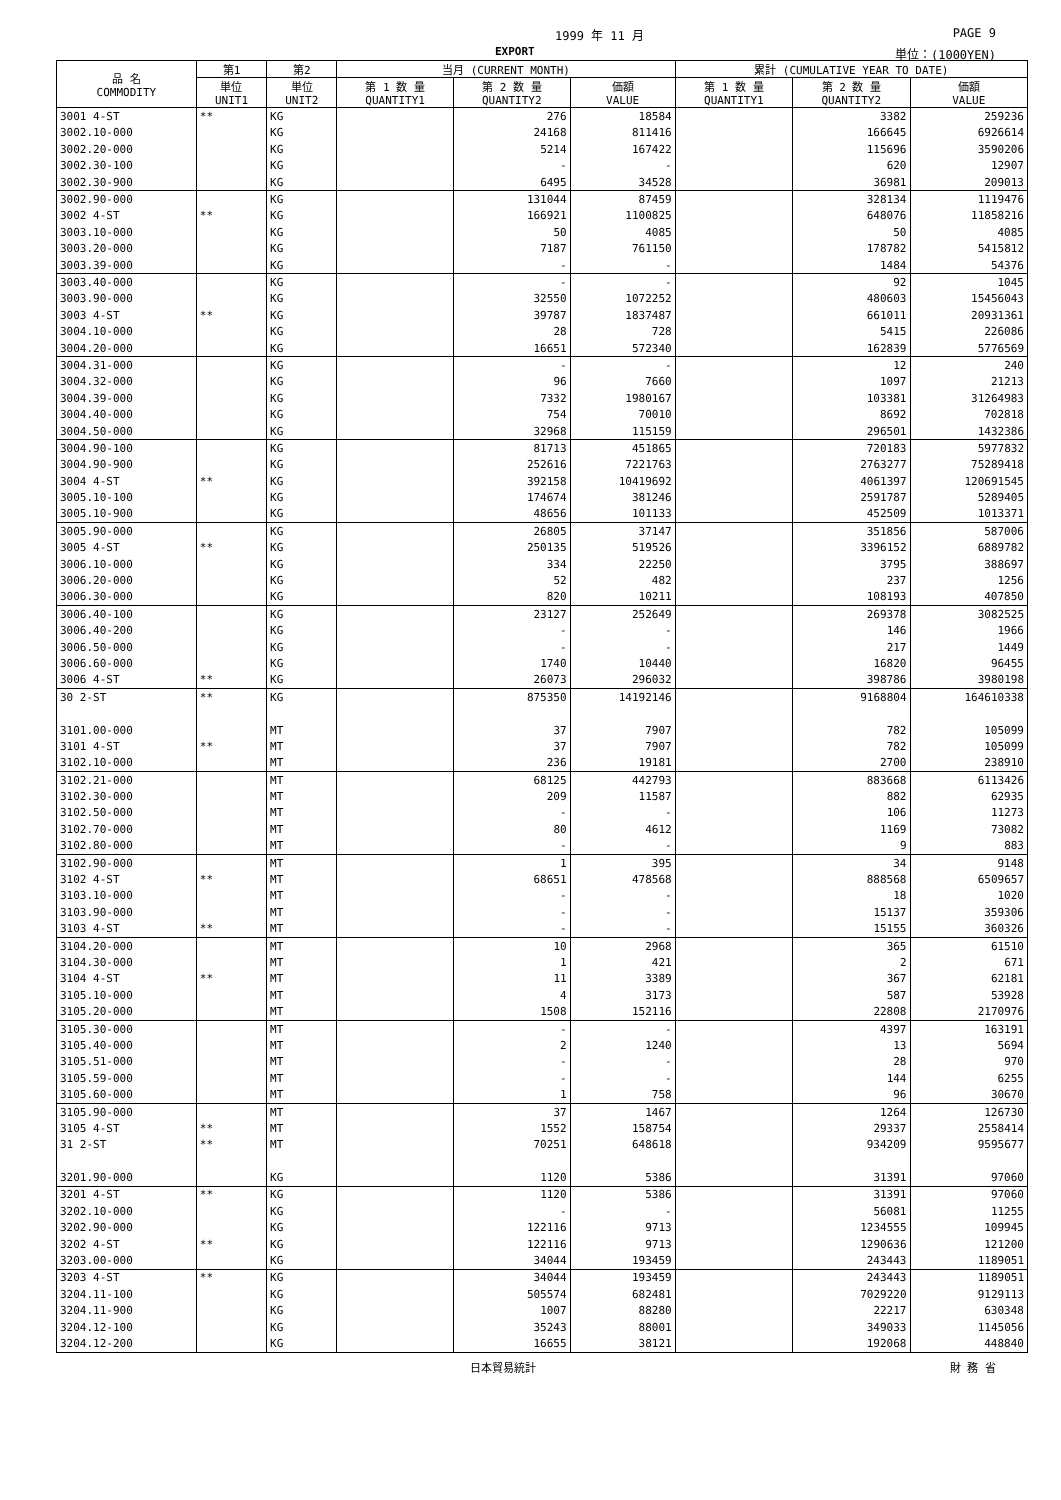1999 年 11 月 PAGE 9
EXPORT 単位：(1000YEN)
| 品 名 COMMODITY | 第1 | 第2 | 当月 (CURRENT MONTH) | | | 累計 (CUMULATIVE YEAR TO DATE) | | |
| --- | --- | --- | --- | --- | --- | --- | --- | --- |
| | 単位 UNIT1 | 単位 UNIT2 | 第 1 数 量 QUANTITY1 | 第 2 数 量 QUANTITY2 | 価額 VALUE | 第 1 数 量 QUANTITY1 | 第 2 数 量 QUANTITY2 | 価額 VALUE |
| 3001 4-ST | ** | KG | | 276 | 18584 | | 3382 | 259236 |
| 3002.10-000 | | KG | | 24168 | 811416 | | 166645 | 6926614 |
| 3002.20-000 | | KG | | 5214 | 167422 | | 115696 | 3590206 |
| 3002.30-100 | | KG | | - | - | | 620 | 12907 |
| 3002.30-900 | | KG | | 6495 | 34528 | | 36981 | 209013 |
| 3002.90-000 | | KG | | 131044 | 87459 | | 328134 | 1119476 |
| 3002 4-ST | ** | KG | | 166921 | 1100825 | | 648076 | 11858216 |
| 3003.10-000 | | KG | | 50 | 4085 | | 50 | 4085 |
| 3003.20-000 | | KG | | 7187 | 761150 | | 178782 | 5415812 |
| 3003.39-000 | | KG | | - | - | | 1484 | 54376 |
| 3003.40-000 | | KG | | - | - | | 92 | 1045 |
| 3003.90-000 | | KG | | 32550 | 1072252 | | 480603 | 15456043 |
| 3003 4-ST | ** | KG | | 39787 | 1837487 | | 661011 | 20931361 |
| 3004.10-000 | | KG | | 28 | 728 | | 5415 | 226086 |
| 3004.20-000 | | KG | | 16651 | 572340 | | 162839 | 5776569 |
| 3004.31-000 | | KG | | - | - | | 12 | 240 |
| 3004.32-000 | | KG | | 96 | 7660 | | 1097 | 21213 |
| 3004.39-000 | | KG | | 7332 | 1980167 | | 103381 | 31264983 |
| 3004.40-000 | | KG | | 754 | 70010 | | 8692 | 702818 |
| 3004.50-000 | | KG | | 32968 | 115159 | | 296501 | 1432386 |
| 3004.90-100 | | KG | | 81713 | 451865 | | 720183 | 5977832 |
| 3004.90-900 | | KG | | 252616 | 7221763 | | 2763277 | 75289418 |
| 3004 4-ST | ** | KG | | 392158 | 10419692 | | 4061397 | 120691545 |
| 3005.10-100 | | KG | | 174674 | 381246 | | 2591787 | 5289405 |
| 3005.10-900 | | KG | | 48656 | 101133 | | 452509 | 1013371 |
| 3005.90-000 | | KG | | 26805 | 37147 | | 351856 | 587006 |
| 3005 4-ST | ** | KG | | 250135 | 519526 | | 3396152 | 6889782 |
| 3006.10-000 | | KG | | 334 | 22250 | | 3795 | 388697 |
| 3006.20-000 | | KG | | 52 | 482 | | 237 | 1256 |
| 3006.30-000 | | KG | | 820 | 10211 | | 108193 | 407850 |
| 3006.40-100 | | KG | | 23127 | 252649 | | 269378 | 3082525 |
| 3006.40-200 | | KG | | - | - | | 146 | 1966 |
| 3006.50-000 | | KG | | - | - | | 217 | 1449 |
| 3006.60-000 | | KG | | 1740 | 10440 | | 16820 | 96455 |
| 3006 4-ST | ** | KG | | 26073 | 296032 | | 398786 | 3980198 |
| 30 2-ST | ** | KG | | 875350 | 14192146 | | 9168804 | 164610338 |
| 3101.00-000 | | MT | | 37 | 7907 | | 782 | 105099 |
| 3101 4-ST | ** | MT | | 37 | 7907 | | 782 | 105099 |
| 3102.10-000 | | MT | | 236 | 19181 | | 2700 | 238910 |
| 3102.21-000 | | MT | | 68125 | 442793 | | 883668 | 6113426 |
| 3102.30-000 | | MT | | 209 | 11587 | | 882 | 62935 |
| 3102.50-000 | | MT | | - | - | | 106 | 11273 |
| 3102.70-000 | | MT | | 80 | 4612 | | 1169 | 73082 |
| 3102.80-000 | | MT | | - | - | | 9 | 883 |
| 3102.90-000 | | MT | | 1 | 395 | | 34 | 9148 |
| 3102 4-ST | ** | MT | | 68651 | 478568 | | 888568 | 6509657 |
| 3103.10-000 | | MT | | - | - | | 18 | 1020 |
| 3103.90-000 | | MT | | - | - | | 15137 | 359306 |
| 3103 4-ST | ** | MT | | - | - | | 15155 | 360326 |
| 3104.20-000 | | MT | | 10 | 2968 | | 365 | 61510 |
| 3104.30-000 | | MT | | 1 | 421 | | 2 | 671 |
| 3104 4-ST | ** | MT | | 11 | 3389 | | 367 | 62181 |
| 3105.10-000 | | MT | | 4 | 3173 | | 587 | 53928 |
| 3105.20-000 | | MT | | 1508 | 152116 | | 22808 | 2170976 |
| 3105.30-000 | | MT | | - | - | | 4397 | 163191 |
| 3105.40-000 | | MT | | 2 | 1240 | | 13 | 5694 |
| 3105.51-000 | | MT | | - | - | | 28 | 970 |
| 3105.59-000 | | MT | | - | - | | 144 | 6255 |
| 3105.60-000 | | MT | | 1 | 758 | | 96 | 30670 |
| 3105.90-000 | | MT | | 37 | 1467 | | 1264 | 126730 |
| 3105 4-ST | ** | MT | | 1552 | 158754 | | 29337 | 2558414 |
| 31 2-ST | ** | MT | | 70251 | 648618 | | 934209 | 9595677 |
| 3201.90-000 | | KG | | 1120 | 5386 | | 31391 | 97060 |
| 3201 4-ST | ** | KG | | 1120 | 5386 | | 31391 | 97060 |
| 3202.10-000 | | KG | | - | - | | 56081 | 11255 |
| 3202.90-000 | | KG | | 122116 | 9713 | | 1234555 | 109945 |
| 3202 4-ST | ** | KG | | 122116 | 9713 | | 1290636 | 121200 |
| 3203.00-000 | | KG | | 34044 | 193459 | | 243443 | 1189051 |
| 3203 4-ST | ** | KG | | 34044 | 193459 | | 243443 | 1189051 |
| 3204.11-100 | | KG | | 505574 | 682481 | | 7029220 | 9129113 |
| 3204.11-900 | | KG | | 1007 | 88280 | | 22217 | 630348 |
| 3204.12-100 | | KG | | 35243 | 88001 | | 349033 | 1145056 |
| 3204.12-200 | | KG | | 16655 | 38121 | | 192068 | 448840 |
日本貿易統計 財 務 省